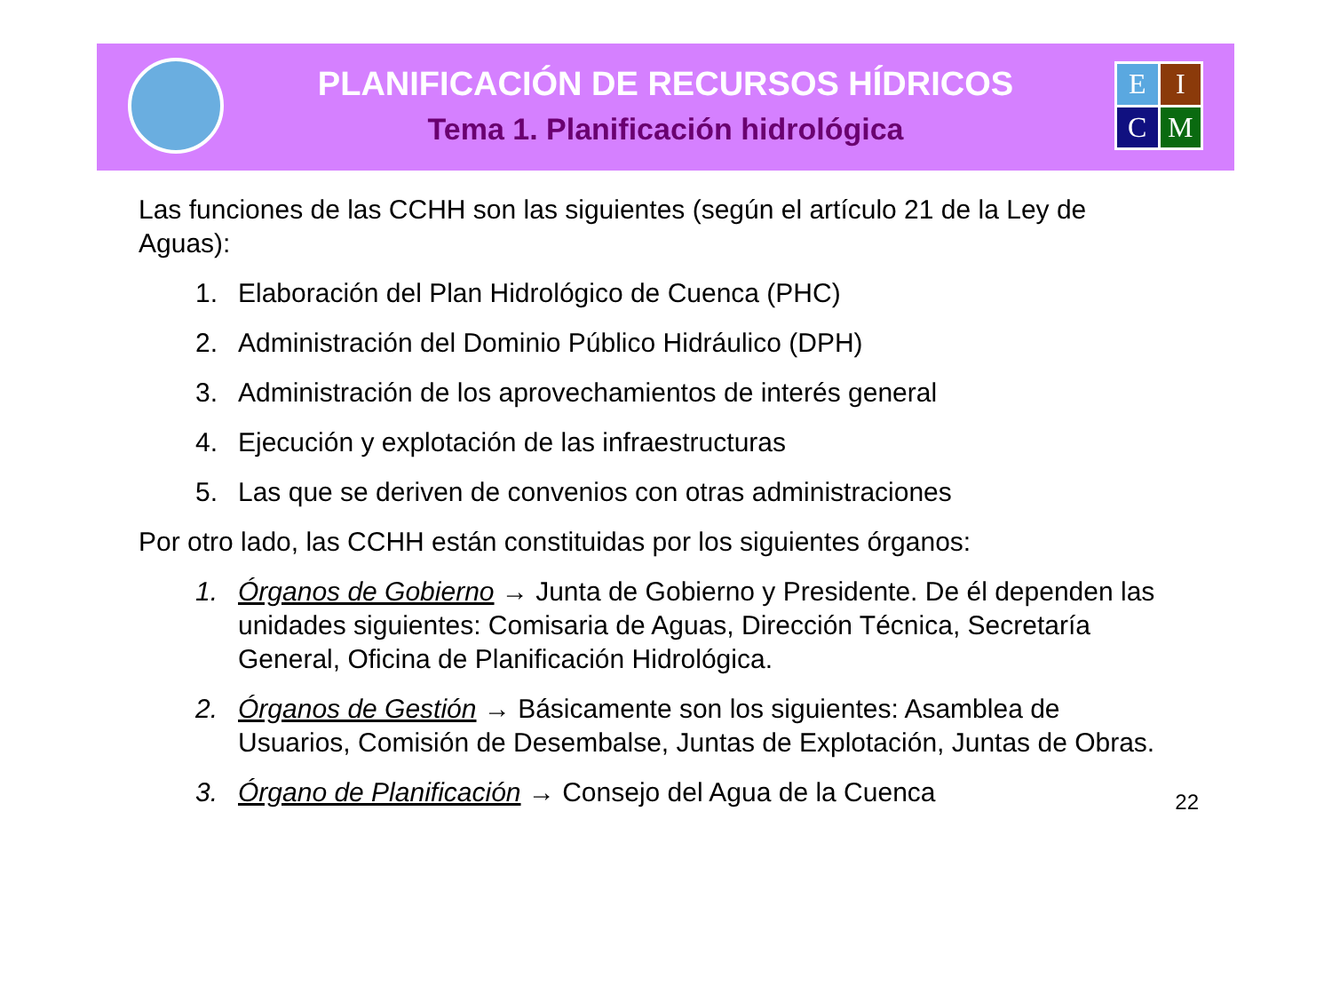PLANIFICACIÓN DE RECURSOS HÍDRICOS
Tema 1. Planificación hidrológica
E
I
C
M
Las funciones de las CCHH son las siguientes (según el artículo 21 de la Ley de Aguas):
1. Elaboración del Plan Hidrológico de Cuenca (PHC)
2. Administración del Dominio Público Hidráulico (DPH)
3. Administración de los aprovechamientos de interés general
4. Ejecución y explotación de las infraestructuras
5. Las que se deriven de convenios con otras administraciones
Por otro lado, las CCHH están constituidas por los siguientes órganos:
1. Órganos de Gobierno → Junta de Gobierno y Presidente. De él dependen las unidades siguientes: Comisaria de Aguas, Dirección Técnica, Secretaría General, Oficina de Planificación Hidrológica.
2. Órganos de Gestión → Básicamente son los siguientes: Asamblea de Usuarios, Comisión de Desembalse, Juntas de Explotación, Juntas de Obras.
3. Órgano de Planificación → Consejo del Agua de la Cuenca
22